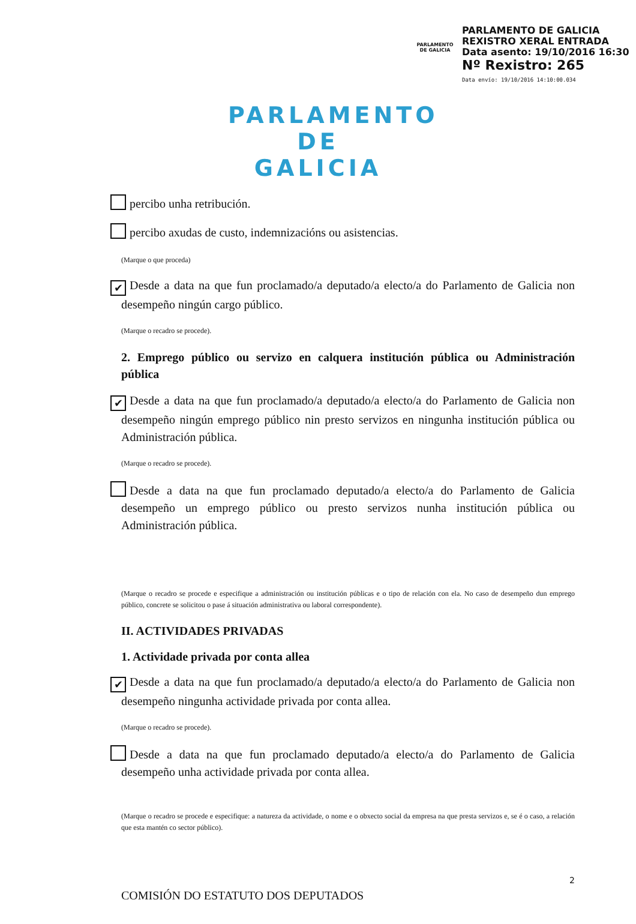PARLAMENTO DE GALICIA
PARLAMENTO DE GALICIA
REXISTRO XERAL ENTRADA
Data asento: 19/10/2016 16:30
Nº Rexistro: 265
Data envío: 19/10/2016 14:10:00.034
PARLAMENTO
DE GALICIA
percibo unha retribución.
percibo axudas de custo, indemnizacións ou asistencias.
(Marque o que proceda)
✔ Desde a data na que fun proclamado/a deputado/a electo/a do Parlamento de Galicia non desempeño ningún cargo público.
(Marque o recadro se procede).
2. Emprego público ou servizo en calquera institución pública ou Administración pública
✔ Desde a data na que fun proclamado/a deputado/a electo/a do Parlamento de Galicia non desempeño ningún emprego público nin presto servizos en ningunha institución pública ou Administración pública.
(Marque o recadro se procede).
Desde a data na que fun proclamado deputado/a electo/a do Parlamento de Galicia desempeño un emprego público ou presto servizos nunha institución pública ou Administración pública.
(Marque o recadro se procede e especifique a administración ou institución públicas e o tipo de relación con ela. No caso de desempeño dun emprego público, concrete se solicitou o pase á situación administrativa ou laboral correspondente).
II. ACTIVIDADES PRIVADAS
1. Actividade privada por conta allea
✔ Desde a data na que fun proclamado/a deputado/a electo/a do Parlamento de Galicia non desempeño ningunha actividade privada por conta allea.
(Marque o recadro se procede).
Desde a data na que fun proclamado deputado/a electo/a do Parlamento de Galicia desempeño unha actividade privada por conta allea.
(Marque o recadro se procede e especifique: a natureza da actividade, o nome e o obxecto social da empresa na que presta servizos e, se é o caso, a relación que esta mantén co sector público).
2
COMISIÓN DO ESTATUTO DOS DEPUTADOS